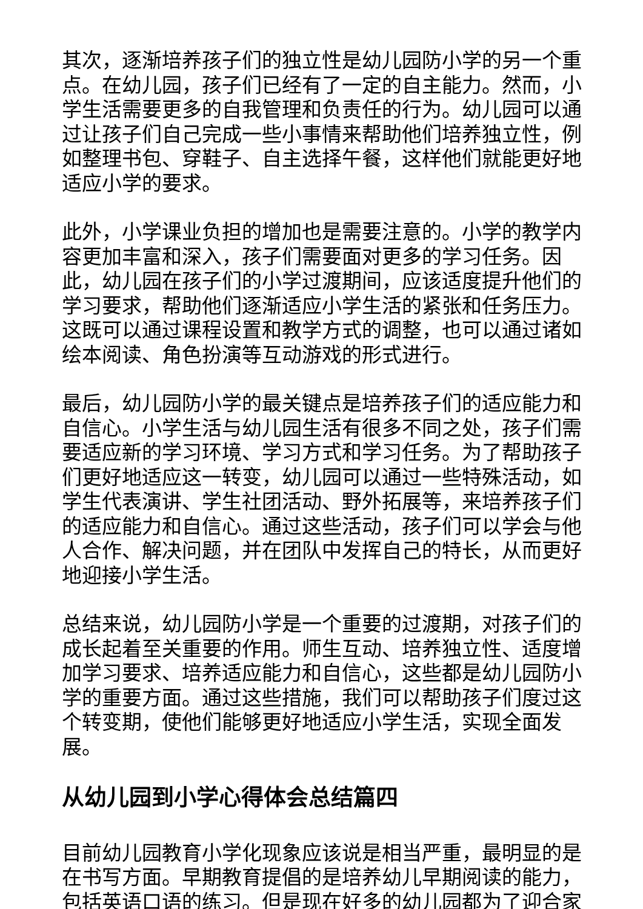其次，逐渐培养孩子们的独立性是幼儿园防小学的另一个重点。在幼儿园，孩子们已经有了一定的自主能力。然而，小学生活需要更多的自我管理和负责任的行为。幼儿园可以通过让孩子们自己完成一些小事情来帮助他们培养独立性，例如整理书包、穿鞋子、自主选择午餐，这样他们就能更好地适应小学的要求。
此外，小学课业负担的增加也是需要注意的。小学的教学内容更加丰富和深入，孩子们需要面对更多的学习任务。因此，幼儿园在孩子们的小学过渡期间，应该适度提升他们的学习要求，帮助他们逐渐适应小学生活的紧张和任务压力。这既可以通过课程设置和教学方式的调整，也可以通过诸如绘本阅读、角色扮演等互动游戏的形式进行。
最后，幼儿园防小学的最关键点是培养孩子们的适应能力和自信心。小学生活与幼儿园生活有很多不同之处，孩子们需要适应新的学习环境、学习方式和学习任务。为了帮助孩子们更好地适应这一转变，幼儿园可以通过一些特殊活动，如学生代表演讲、学生社团活动、野外拓展等，来培养孩子们的适应能力和自信心。通过这些活动，孩子们可以学会与他人合作、解决问题，并在团队中发挥自己的特长，从而更好地迎接小学生活。
总结来说，幼儿园防小学是一个重要的过渡期，对孩子们的成长起着至关重要的作用。师生互动、培养独立性、适度增加学习要求、培养适应能力和自信心，这些都是幼儿园防小学的重要方面。通过这些措施，我们可以帮助孩子们度过这个转变期，使他们能够更好地适应小学生活，实现全面发展。
从幼儿园到小学心得体会总结篇四
目前幼儿园教育小学化现象应该说是相当严重，最明显的是在书写方面。早期教育提倡的是培养幼儿早期阅读的能力，包括英语口语的练习。但是现在好多的幼儿园都为了迎合家